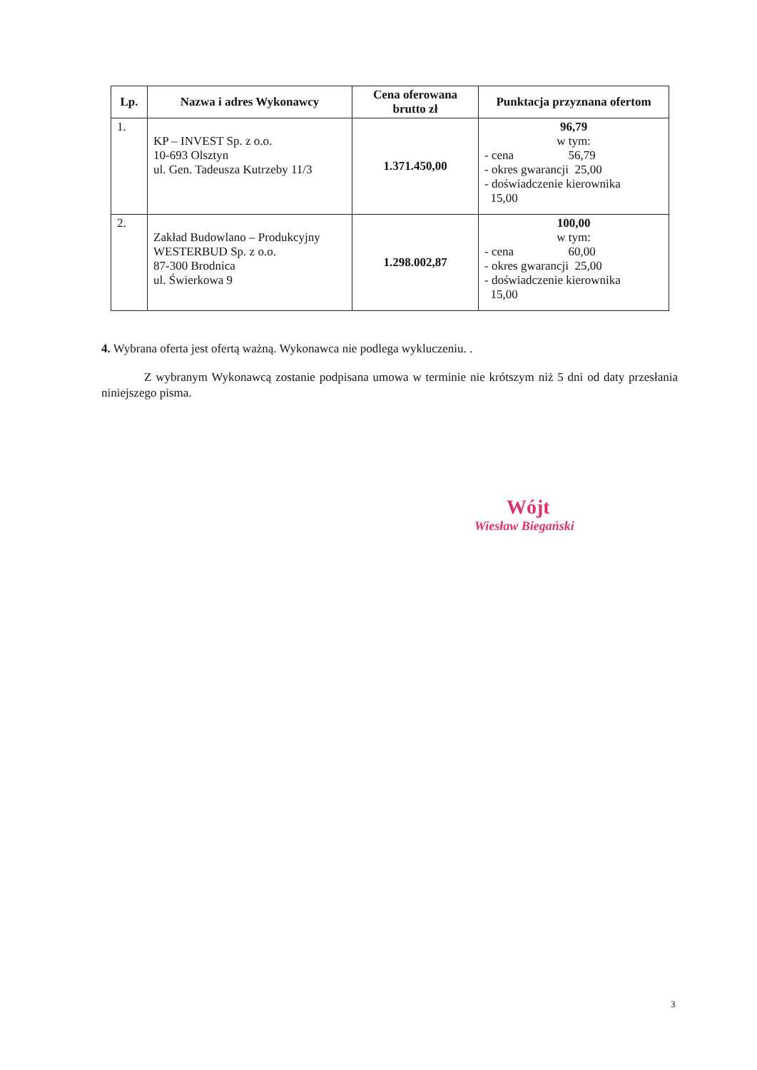| Lp. | Nazwa i adres Wykonawcy | Cena oferowana brutto zł | Punktacja przyznana ofertom |
| --- | --- | --- | --- |
| 1. | KP – INVEST Sp. z o.o. 10-693 Olsztyn ul. Gen. Tadeusza Kutrzeby 11/3 | 1.371.450,00 | 96,79 w tym: - cena 56,79 - okres gwarancji 25,00 - doświadczenie kierownika 15,00 |
| 2. | Zakład Budowlano – Produkcyjny WESTERBUD Sp. z o.o. 87-300 Brodnica ul. Świerkowa 9 | 1.298.002,87 | 100,00 w tym: - cena 60,00 - okres gwarancji 25,00 - doświadczenie kierownika 15,00 |
4. Wybrana oferta jest ofertą ważną. Wykonawca nie podlega wykluczeniu. .
Z wybranym Wykonawcą zostanie podpisana umowa w terminie nie krótszym niż 5 dni od daty przesłania niniejszego pisma.
Wójt
Wiesław Biegański
3